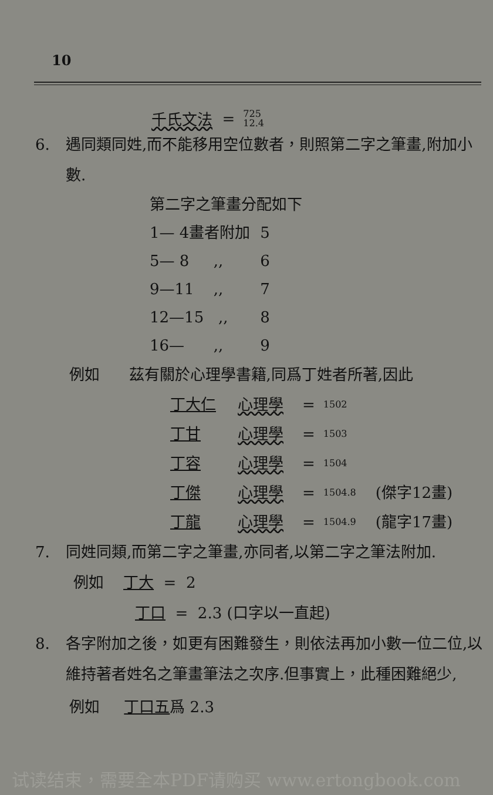10
千氏文法 = 725 12.4
6. 遇同類同姓,而不能移用空位數者，則照第二字之筆畫,附加小數.
第二字之筆畫分配如下
1— 4畫者附加 5
5— 8 ,, 6
9—11 ,, 7
12—15 ,, 8
16— ,, 9
例如 茲有關於心理學書籍,同爲丁姓者所著,因此
丁大仁 心理學 = 1502
丁甘 心理學 = 1503
丁容 心理學 = 1504
丁傑 心理學 = 1504.8 (傑字12畫)
丁龍 心理學 = 1504.9 (龍字17畫)
7. 同姓同類,而第二字之筆畫,亦同者,以第二字之筆法附加.
例如 丁大 = 2
丁口 = 2.3 (口字以一直起)
8. 各字附加之後，如更有困難發生，則依法再加小數一位二位,以維持著者姓名之筆畫筆法之次序.但事實上，此種困難絕少,
例如 丁口五爲 2.3
试读结束，需要全本PDF请购买 www.ertongbook.com